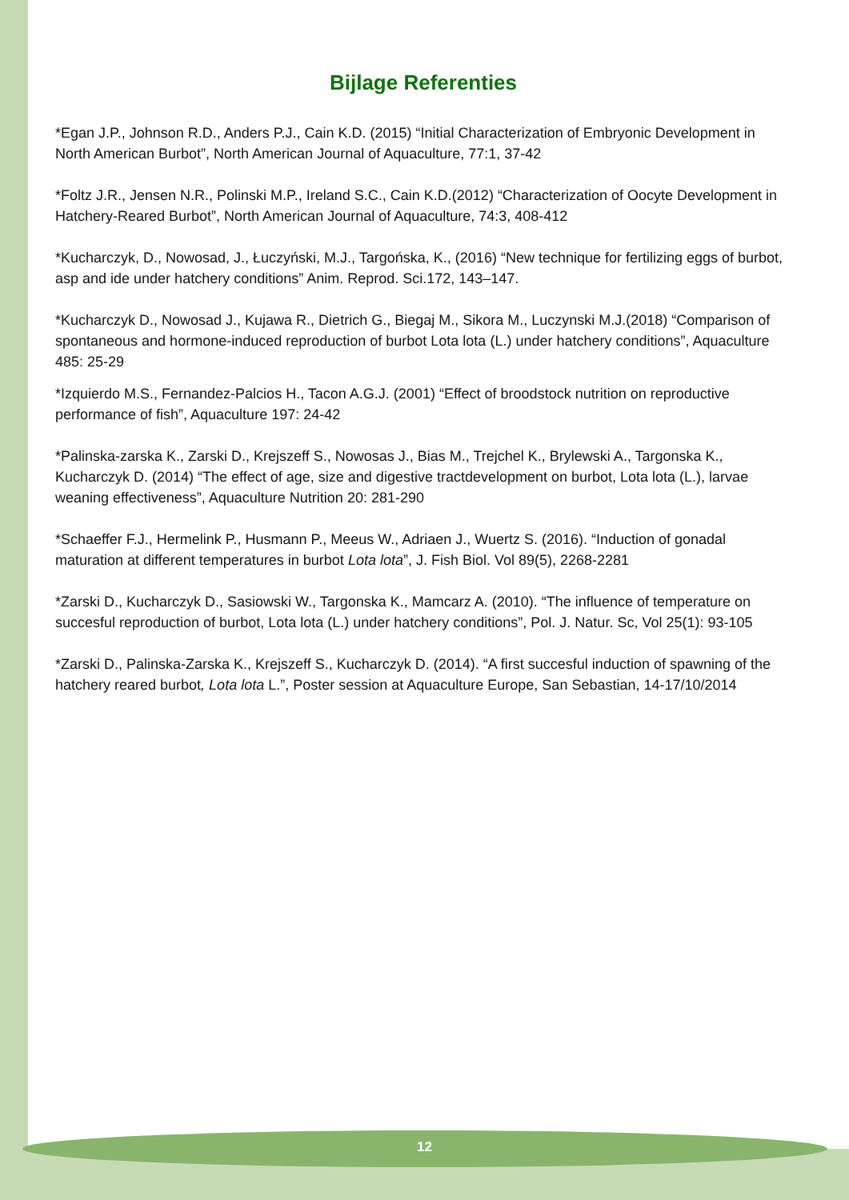Bijlage Referenties
*Egan J.P., Johnson R.D., Anders P.J., Cain K.D. (2015) “Initial Characterization of Embryonic Development in North American Burbot”, North American Journal of Aquaculture, 77:1, 37-42
*Foltz J.R., Jensen N.R., Polinski M.P., Ireland S.C., Cain K.D.(2012) “Characterization of Oocyte Development in Hatchery-Reared Burbot”, North American Journal of Aquaculture, 74:3, 408-412
*Kucharczyk, D., Nowosad, J., Łuczyński, M.J., Targońska, K., (2016) “New technique for fertilizing eggs of burbot, asp and ide under hatchery conditions” Anim. Reprod. Sci.172, 143–147.
*Kucharczyk D., Nowosad J., Kujawa R., Dietrich G., Biegaj M., Sikora M., Luczynski M.J.(2018) “Comparison of spontaneous and hormone-induced reproduction of burbot Lota lota (L.) under hatchery conditions”, Aquaculture 485: 25-29
*Izquierdo M.S., Fernandez-Palcios H., Tacon A.G.J. (2001) “Effect of broodstock nutrition on reproductive performance of fish”, Aquaculture 197: 24-42
*Palinska-zarska K., Zarski D., Krejszeff S., Nowosas J., Bias M., Trejchel K., Brylewski A., Targonska K., Kucharczyk D. (2014) “The effect of age, size and digestive tractdevelopment on burbot, Lota lota (L.), larvae weaning effectiveness”, Aquaculture Nutrition 20: 281-290
*Schaeffer F.J., Hermelink P., Husmann P., Meeus W., Adriaen J., Wuertz S. (2016). “Induction of gonadal maturation at different temperatures in burbot Lota lota”, J. Fish Biol. Vol 89(5), 2268-2281
*Zarski D., Kucharczyk D., Sasiowski W., Targonska K., Mamcarz A. (2010). “The influence of temperature on succesful reproduction of burbot, Lota lota (L.) under hatchery conditions”, Pol. J. Natur. Sc, Vol 25(1): 93-105
*Zarski D., Palinska-Zarska K., Krejszeff S., Kucharczyk D. (2014). “A first succesful induction of spawning of the hatchery reared burbot, Lota lota L.”, Poster session at Aquaculture Europe, San Sebastian, 14-17/10/2014
12